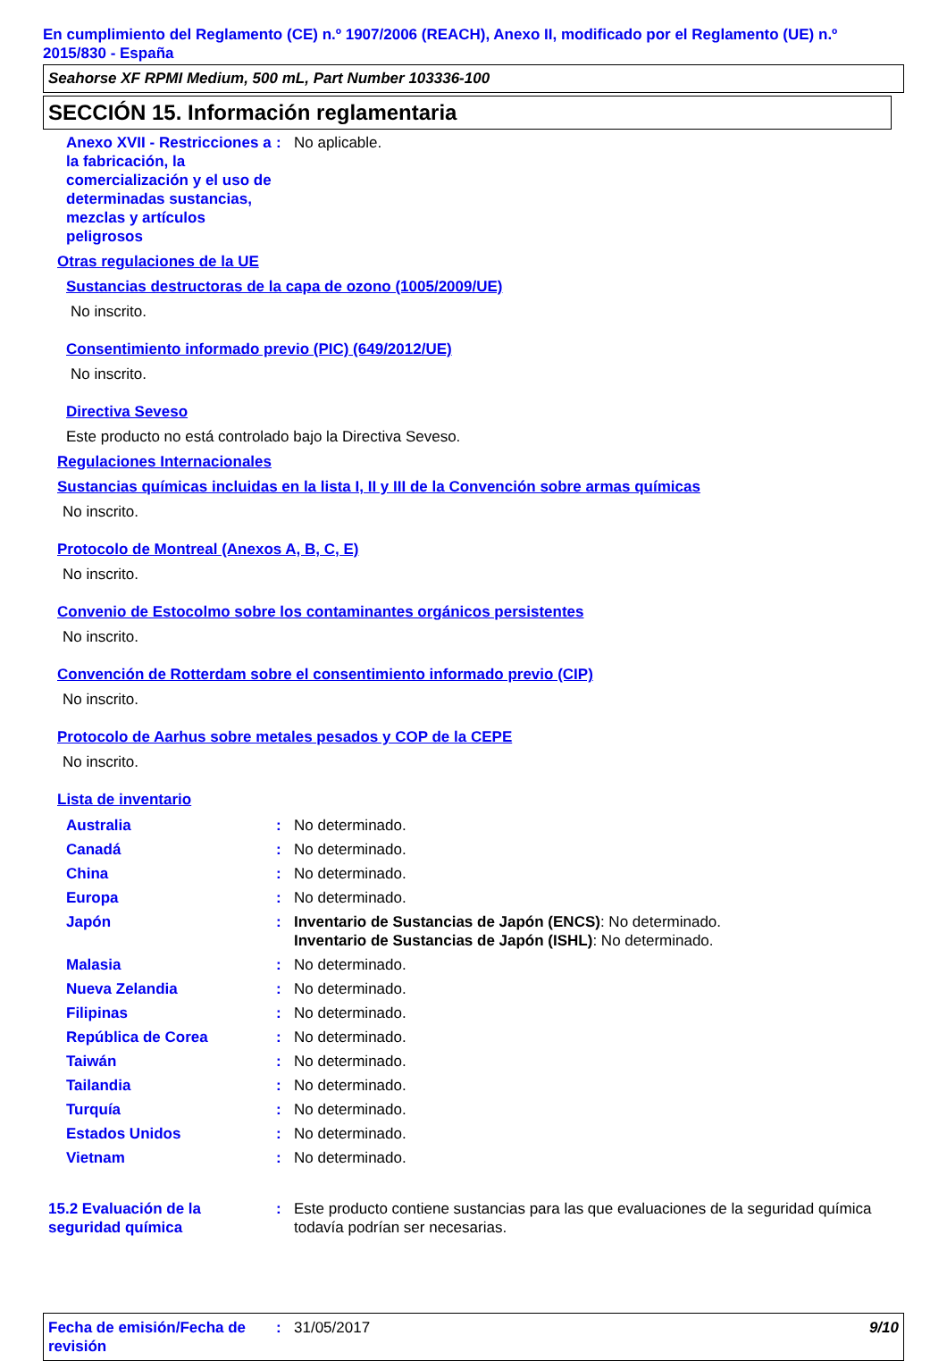En cumplimiento del Reglamento (CE) n.º 1907/2006 (REACH), Anexo II, modificado por el Reglamento (UE) n.º 2015/830 - España
Seahorse XF RPMI Medium, 500 mL, Part Number 103336-100
SECCIÓN 15. Información reglamentaria
Anexo XVII - Restricciones a la fabricación, la comercialización y el uso de determinadas sustancias, mezclas y artículos peligrosos
: No aplicable.
Otras regulaciones de la UE
Sustancias destructoras de la capa de ozono (1005/2009/UE)
No inscrito.
Consentimiento informado previo (PIC) (649/2012/UE)
No inscrito.
Directiva Seveso
Este producto no está controlado bajo la Directiva Seveso.
Regulaciones Internacionales
Sustancias químicas incluidas en la lista I, II y III de la Convención sobre armas químicas
No inscrito.
Protocolo de Montreal (Anexos A, B, C, E)
No inscrito.
Convenio de Estocolmo sobre los contaminantes orgánicos persistentes
No inscrito.
Convención de Rotterdam sobre el consentimiento informado previo (CIP)
No inscrito.
Protocolo de Aarhus sobre metales pesados y COP de la CEPE
No inscrito.
Lista de inventario
Australia : No determinado.
Canadá : No determinado.
China : No determinado.
Europa : No determinado.
Japón : Inventario de Sustancias de Japón (ENCS): No determinado.
Inventario de Sustancias de Japón (ISHL): No determinado.
Malasia : No determinado.
Nueva Zelandia : No determinado.
Filipinas : No determinado.
República de Corea : No determinado.
Taiwán : No determinado.
Tailandia : No determinado.
Turquía : No determinado.
Estados Unidos : No determinado.
Vietnam : No determinado.
15.2 Evaluación de la seguridad química
: Este producto contiene sustancias para las que evaluaciones de la seguridad química todavía podrían ser necesarias.
Fecha de emisión/Fecha de revisión
: 31/05/2017 9/10